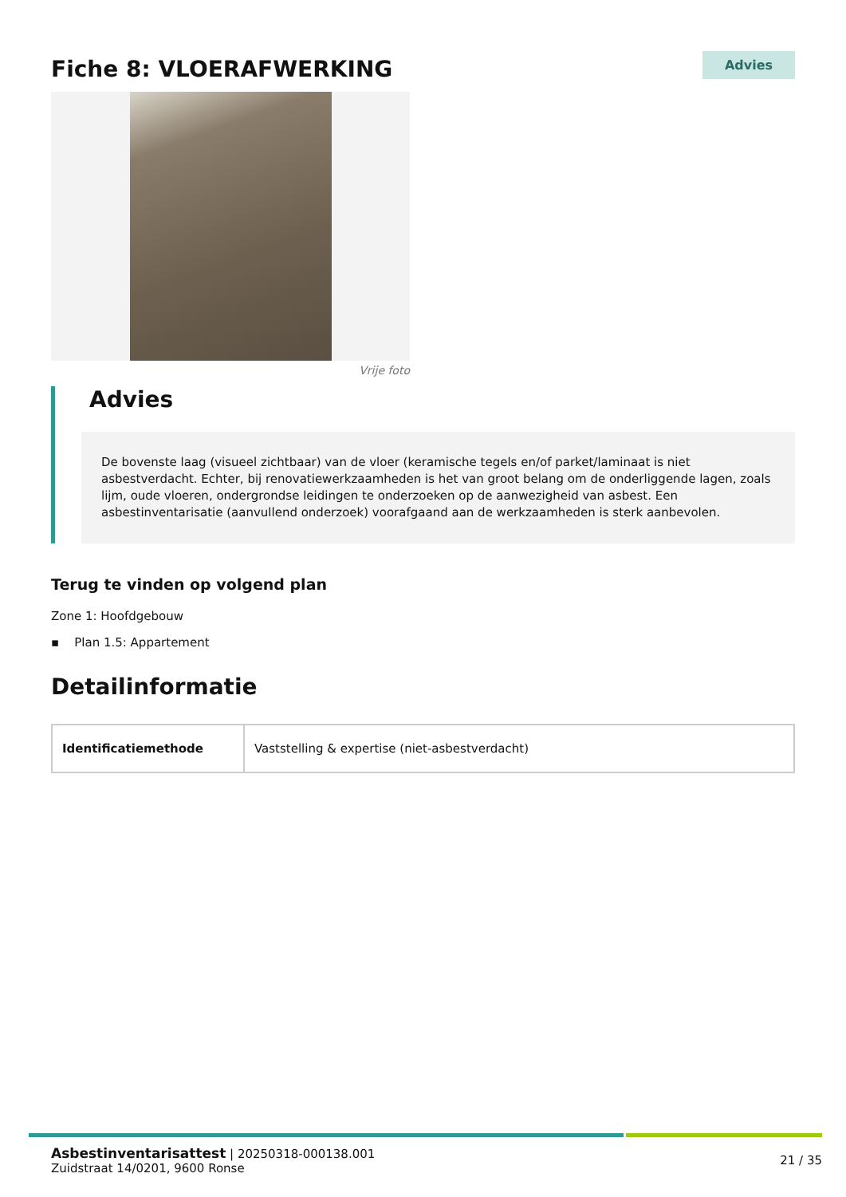Fiche 8: VLOERAFWERKING
Advies
Vrije foto
Advies
De bovenste laag (visueel zichtbaar) van de vloer (keramische tegels en/of parket/laminaat is niet asbestverdacht. Echter, bij renovatiewerkzaamheden is het van groot belang om de onderliggende lagen, zoals lijm, oude vloeren, ondergrondse leidingen te onderzoeken op de aanwezigheid van asbest. Een asbestinventarisatie (aanvullend onderzoek) voorafgaand aan de werkzaamheden is sterk aanbevolen.
Terug te vinden op volgend plan
Zone 1: Hoofdgebouw
▪ Plan 1.5: Appartement
Detailinformatie
| Identificatiemethode | Vaststelling & expertise (niet-asbestverdacht) |
Asbestinventarisattest | 20250318-000138.001
Zuidstraat 14/0201, 9600 Ronse
21 / 35